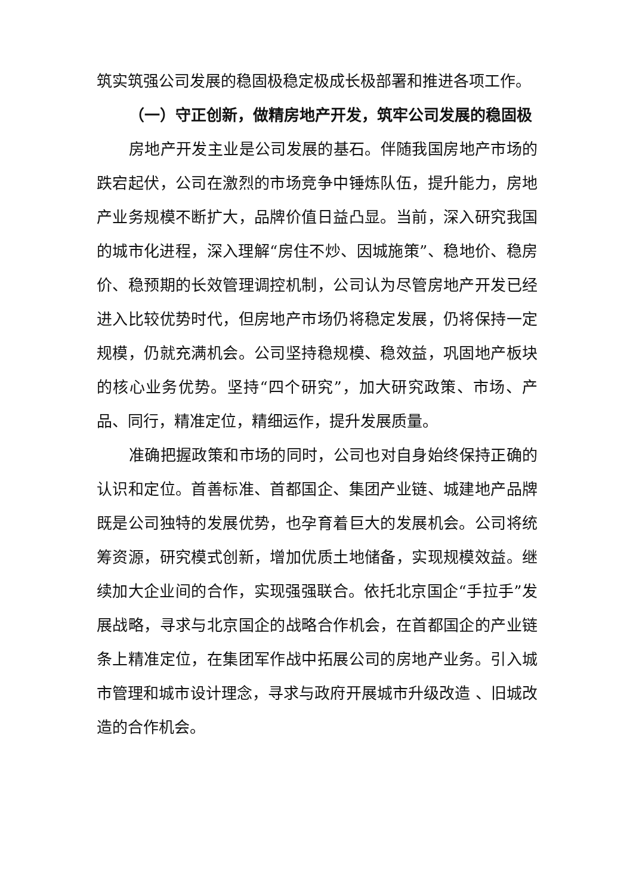筑实筑强公司发展的稳固极稳定极成长极部署和推进各项工作。
（一）守正创新，做精房地产开发，筑牢公司发展的稳固极
房地产开发主业是公司发展的基石。伴随我国房地产市场的跌宕起伏，公司在激烈的市场竞争中锤炼队伍，提升能力，房地产业务规模不断扩大，品牌价值日益凸显。当前，深入研究我国的城市化进程，深入理解“房住不炒、因城施策”、稳地价、稳房价、稳预期的长效管理调控机制，公司认为尽管房地产开发已经进入比较优势时代，但房地产市场仍将稳定发展，仍将保持一定规模，仍就充满机会。公司坚持稳规模、稳效益，巩固地产板块的核心业务优势。坚持“四个研究”，加大研究政策、市场、产品、同行，精准定位，精细运作，提升发展质量。
准确把握政策和市场的同时，公司也对自身始终保持正确的认识和定位。首善标准、首都国企、集团产业链、城建地产品牌既是公司独特的发展优势，也孕育着巨大的发展机会。公司将统筹资源，研究模式创新，增加优质土地储备，实现规模效益。继续加大企业间的合作，实现强强联合。依托北京国企“手拉手”发展战略，寻求与北京国企的战略合作机会，在首都国企的产业链条上精准定位，在集团军作战中拓展公司的房地产业务。引入城市管理和城市设计理念，寻求与政府开展城市升级改造 、旧城改造的合作机会。